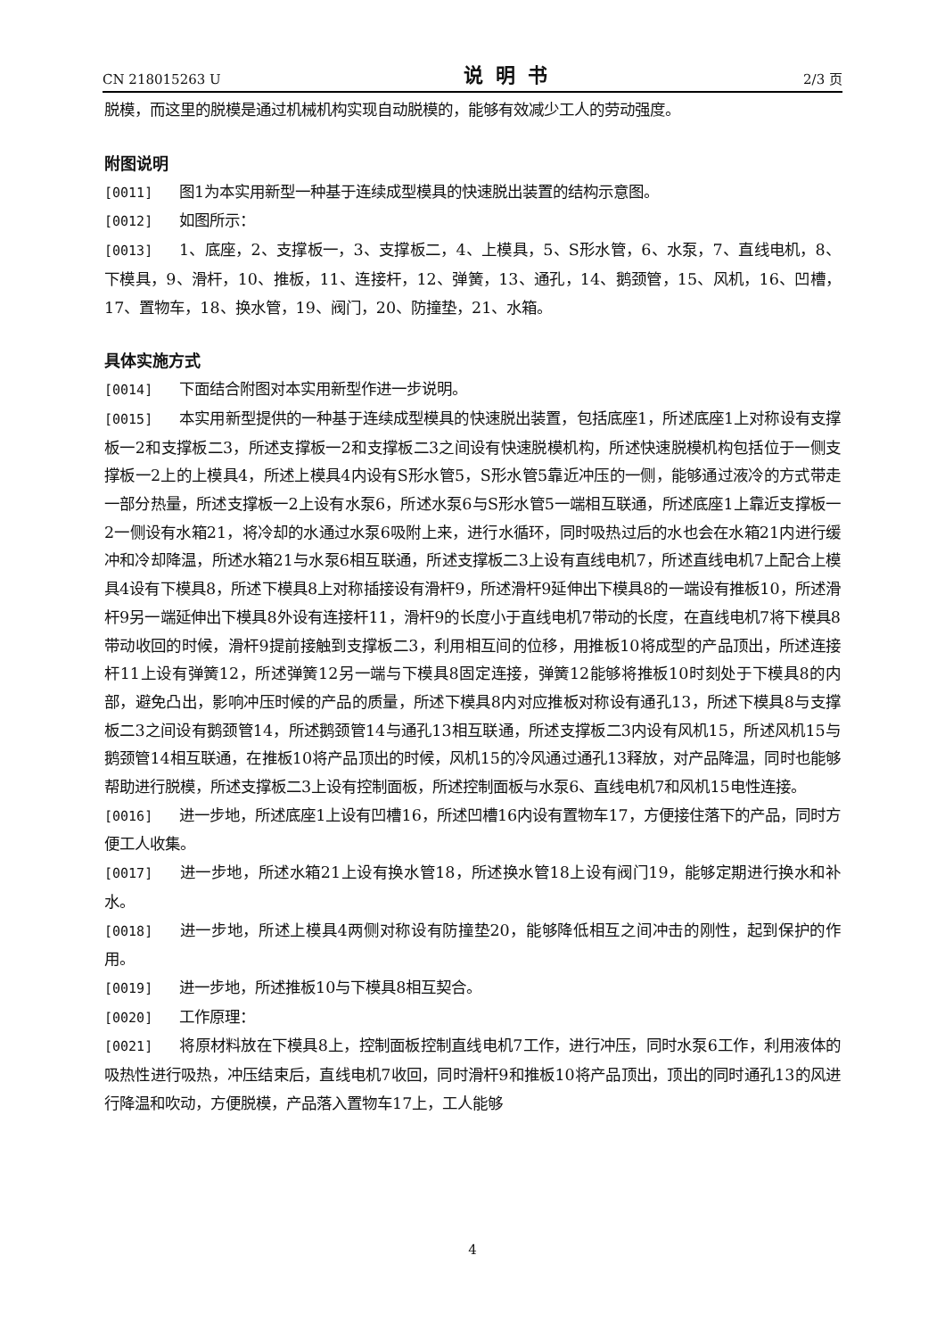CN 218015263 U 说明书 2/3 页
脱模，而这里的脱模是通过机械机构实现自动脱模的，能够有效减少工人的劳动强度。
附图说明
[0011] 图1为本实用新型一种基于连续成型模具的快速脱出装置的结构示意图。
[0012] 如图所示：
[0013] 1、底座，2、支撑板一，3、支撑板二，4、上模具，5、S形水管，6、水泵，7、直线电机，8、下模具，9、滑杆，10、推板，11、连接杆，12、弹簧，13、通孔，14、鹅颈管，15、风机，16、凹槽，17、置物车，18、换水管，19、阀门，20、防撞垫，21、水箱。
具体实施方式
[0014] 下面结合附图对本实用新型作进一步说明。
[0015] 本实用新型提供的一种基于连续成型模具的快速脱出装置，包括底座1，所述底座1上对称设有支撑板一2和支撑板二3，所述支撑板一2和支撑板二3之间设有快速脱模机构，所述快速脱模机构包括位于一侧支撑板一2上的上模具4，所述上模具4内设有S形水管5，S形水管5靠近冲压的一侧，能够通过液冷的方式带走一部分热量，所述支撑板一2上设有水泵6，所述水泵6与S形水管5一端相互联通，所述底座1上靠近支撑板一2一侧设有水箱21，将冷却的水通过水泵6吸附上来，进行水循环，同时吸热过后的水也会在水箱21内进行缓冲和冷却降温，所述水箱21与水泵6相互联通，所述支撑板二3上设有直线电机7，所述直线电机7上配合上模具4设有下模具8，所述下模具8上对称插接设有滑杆9，所述滑杆9延伸出下模具8的一端设有推板10，所述滑杆9另一端延伸出下模具8外设有连接杆11，滑杆9的长度小于直线电机7带动的长度，在直线电机7将下模具8带动收回的时候，滑杆9提前接触到支撑板二3，利用相互间的位移，用推板10将成型的产品顶出，所述连接杆11上设有弹簧12，所述弹簧12另一端与下模具8固定连接，弹簧12能够将推板10时刻处于下模具8的内部，避免凸出，影响冲压时候的产品的质量，所述下模具8内对应推板对称设有通孔13，所述下模具8与支撑板二3之间设有鹅颈管14，所述鹅颈管14与通孔13相互联通，所述支撑板二3内设有风机15，所述风机15与鹅颈管14相互联通，在推板10将产品顶出的时候，风机15的冷风通过通孔13释放，对产品降温，同时也能够帮助进行脱模，所述支撑板二3上设有控制面板，所述控制面板与水泵6、直线电机7和风机15电性连接。
[0016] 进一步地，所述底座1上设有凹槽16，所述凹槽16内设有置物车17，方便接住落下的产品，同时方便工人收集。
[0017] 进一步地，所述水箱21上设有换水管18，所述换水管18上设有阀门19，能够定期进行换水和补水。
[0018] 进一步地，所述上模具4两侧对称设有防撞垫20，能够降低相互之间冲击的刚性，起到保护的作用。
[0019] 进一步地，所述推板10与下模具8相互契合。
[0020] 工作原理：
[0021] 将原材料放在下模具8上，控制面板控制直线电机7工作，进行冲压，同时水泵6工作，利用液体的吸热性进行吸热，冲压结束后，直线电机7收回，同时滑杆9和推板10将产品顶出，顶出的同时通孔13的风进行降温和吹动，方便脱模，产品落入置物车17上，工人能够
4